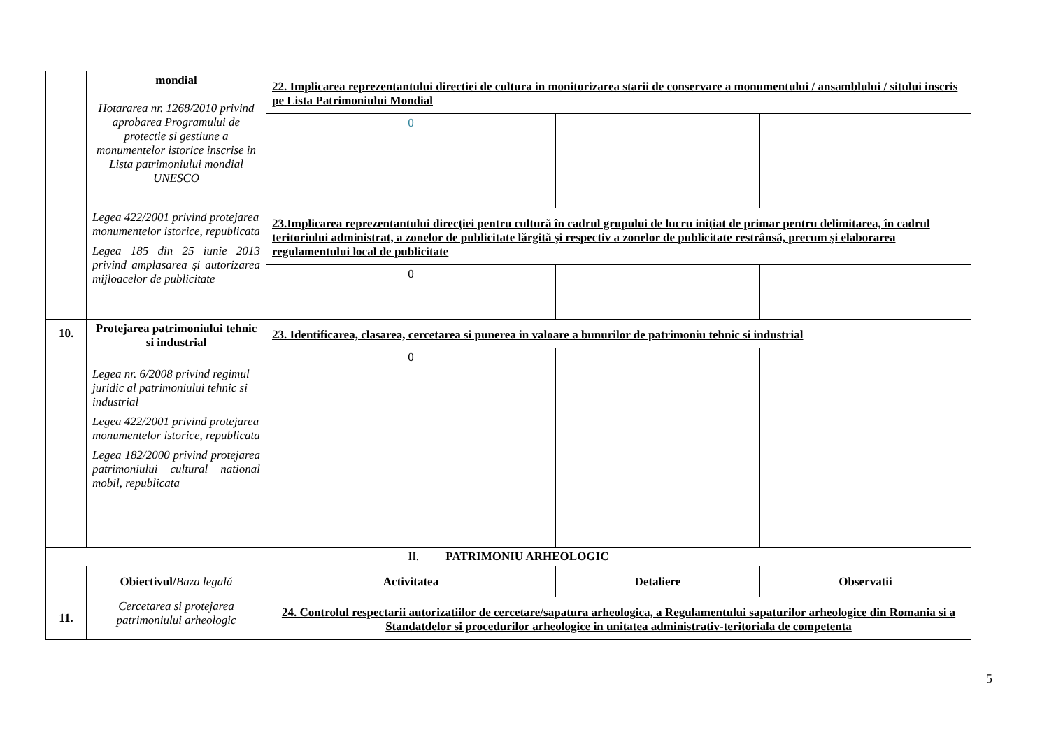| | mondial Hotararea nr. 1268/2010 privind aprobarea Programului de protectie si gestiune a monumentelor istorice inscrise in Lista patrimoniului mondial UNESCO | 22. Implicarea reprezentantului directiei de cultura in monitorizarea starii de conservare a monumentului / ansamblului / sitului inscris pe Lista Patrimoniului Mondial | | |
| | | 0 | | |
| | Legea 422/2001 privind protejarea monumentelor istorice, republicata Legea 185 din 25 iunie 2013 privind amplasarea şi autorizarea mijloacelor de publicitate | 23.Implicarea reprezentantului direcţiei pentru cultură în cadrul grupului de lucru iniţiat de primar pentru delimitarea, în cadrul teritoriului administrat, a zonelor de publicitate lărgită şi respectiv a zonelor de publicitate restrânsă, precum şi elaborarea regulamentului local de publicitate | | |
| | | 0 | | |
| 10. | Protejarea patrimoniului tehnic si industrial Legea nr. 6/2008 privind regimul juridic al patrimoniului tehnic si industrial Legea 422/2001 privind protejarea monumentelor istorice, republicata Legea 182/2000 privind protejarea patrimoniului cultural national mobil, republicata | 23. Identificarea, clasarea, cercetarea si punerea in valoare a bunurilor de patrimoniu tehnic si industrial | | |
| | | 0 | | |
| II. PATRIMONIU ARHEOLOGIC | | | | |
| | Obiectivul/ Baza legală | Activitatea | Detaliere | Observatii |
| 11. | Cercetarea si protejarea patrimoniului arheologic | 24. Controlul respectarii autorizatiilor de cercetare/sapatura arheologica, a Regulamentului sapaturilor arheologice din Romania si a Standatdelor si procedurilor arheologice in unitatea administrativ-teritoriala de competenta | | |
5